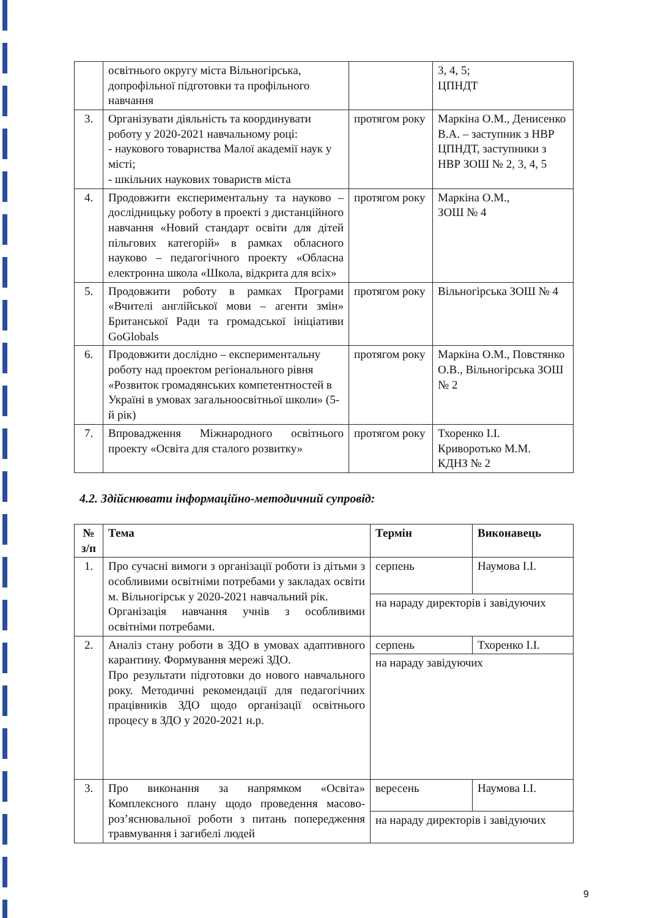| | освітнього округу міста Вільногірська, допрофільної підготовки та профільного навчання | | 3, 4, 5; ЦПНДТ |
| 3. | Організувати діяльність та координувати роботу у 2020-2021 навчальному році: - наукового товариства Малої академії наук у місті; - шкільних наукових товариств міста | протягом року | Маркіна О.М., Денисенко В.А. – заступник з НВР ЦПНДТ, заступники з НВР ЗОШ № 2, 3, 4, 5 |
| 4. | Продовжити експериментальну та науково – дослідницьку роботу в проекті з дистанційного навчання «Новий стандарт освіти для дітей пільгових категорій» в рамках обласного науково – педагогічного проекту «Обласна електронна школа «Школа, відкрита для всіх» | протягом року | Маркіна О.М., ЗОШ № 4 |
| 5. | Продовжити роботу в рамках Програми «Вчителі англійської мови – агенти змін» Британської Ради та громадської ініціативи GoGlobals | протягом року | Вільногірська ЗОШ № 4 |
| 6. | Продовжити дослідно – експериментальну роботу над проектом регіонального рівня «Розвиток громадянських компетентностей в Україні в умовах загальноосвітньої школи» (5-й рік) | протягом року | Маркіна О.М., Повстянко О.В., Вільногірська ЗОШ № 2 |
| 7. | Впровадження Міжнародного освітнього проекту «Освіта для сталого розвитку» | протягом року | Тхоренко І.І. Криворотько М.М. КДНЗ № 2 |
4.2. Здійснювати інформаційно-методичний супровід:
| № з/п | Тема | Термін | Виконавець |
| --- | --- | --- | --- |
| 1. | Про сучасні вимоги з організації роботи із дітьми з особливими освітніми потребами у закладах освіти м. Вільногірськ у 2020-2021 навчальний рік. Організація навчання учнів з особливими освітніми потребами. | серпень | Наумова І.І. |
| | | на нараду директорів і завідуючих | |
| 2. | Аналіз стану роботи в ЗДО в умовах адаптивного карантину. Формування мережі ЗДО. Про результати підготовки до нового навчального року. Методичні рекомендації для педагогічних працівників ЗДО щодо організації освітнього процесу в ЗДО у 2020-2021 н.р. | серпень | Тхоренко І.І. |
| | | на нараду завідуючих | |
| 3. | Про виконання за напрямком «Освіта» Комплексного плану щодо проведення масово-роз’яснювальної роботи з питань попередження травмування і загибелі людей | вересень | Наумова І.І. |
| | | на нараду директорів і завідуючих | |
9